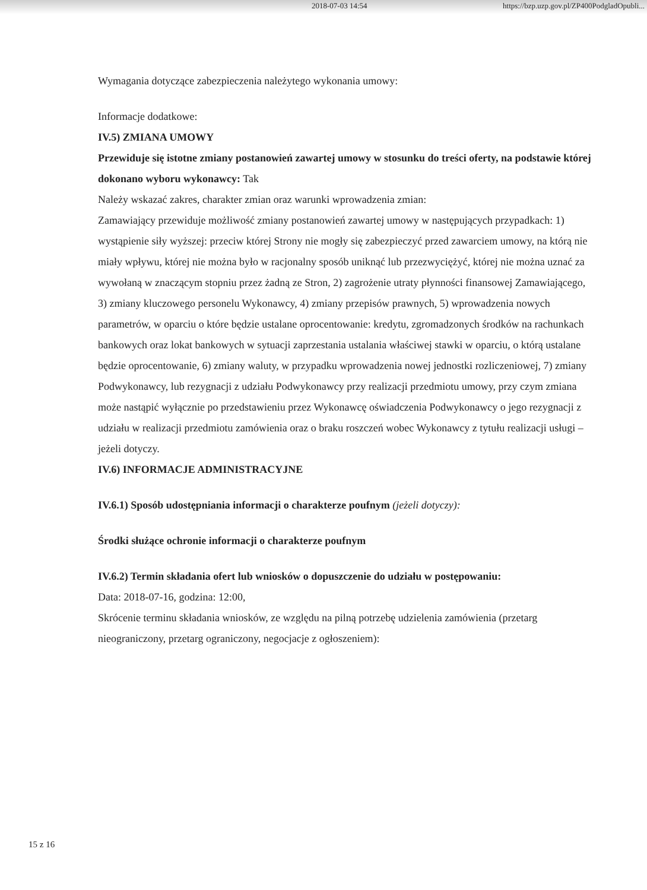2018-07-03 14:54 https://bzp.uzp.gov.pl/ZP400PodgladOpubli...
Wymagania dotyczące zabezpieczenia należytego wykonania umowy:
Informacje dodatkowe:
IV.5) ZMIANA UMOWY
Przewiduje się istotne zmiany postanowień zawartej umowy w stosunku do treści oferty, na podstawie której dokonano wyboru wykonawcy: Tak
Należy wskazać zakres, charakter zmian oraz warunki wprowadzenia zmian:
Zamawiający przewiduje możliwość zmiany postanowień zawartej umowy w następujących przypadkach: 1) wystąpienie siły wyższej: przeciw której Strony nie mogły się zabezpieczyć przed zawarciem umowy, na którą nie miały wpływu, której nie można było w racjonalny sposób uniknąć lub przezwyciężyć, której nie można uznać za wywołaną w znaczącym stopniu przez żadną ze Stron, 2) zagrożenie utraty płynności finansowej Zamawiającego, 3) zmiany kluczowego personelu Wykonawcy, 4) zmiany przepisów prawnych, 5) wprowadzenia nowych parametrów, w oparciu o które będzie ustalane oprocentowanie: kredytu, zgromadzonych środków na rachunkach bankowych oraz lokat bankowych w sytuacji zaprzestania ustalania właściwej stawki w oparciu, o którą ustalane będzie oprocentowanie, 6) zmiany waluty, w przypadku wprowadzenia nowej jednostki rozliczeniowej, 7) zmiany Podwykonawcy, lub rezygnacji z udziału Podwykonawcy przy realizacji przedmiotu umowy, przy czym zmiana może nastąpić wyłącznie po przedstawieniu przez Wykonawcę oświadczenia Podwykonawcy o jego rezygnacji z udziału w realizacji przedmiotu zamówienia oraz o braku roszczeń wobec Wykonawcy z tytułu realizacji usługi – jeżeli dotyczy.
IV.6) INFORMACJE ADMINISTRACYJNE
IV.6.1) Sposób udostępniania informacji o charakterze poufnym (jeżeli dotyczy):
Środki służące ochronie informacji o charakterze poufnym
IV.6.2) Termin składania ofert lub wniosków o dopuszczenie do udziału w postępowaniu:
Data: 2018-07-16, godzina: 12:00,
Skrócenie terminu składania wniosków, ze względu na pilną potrzebę udzielenia zamówienia (przetarg nieograniczony, przetarg ograniczony, negocjacje z ogłoszeniem):
15 z 16